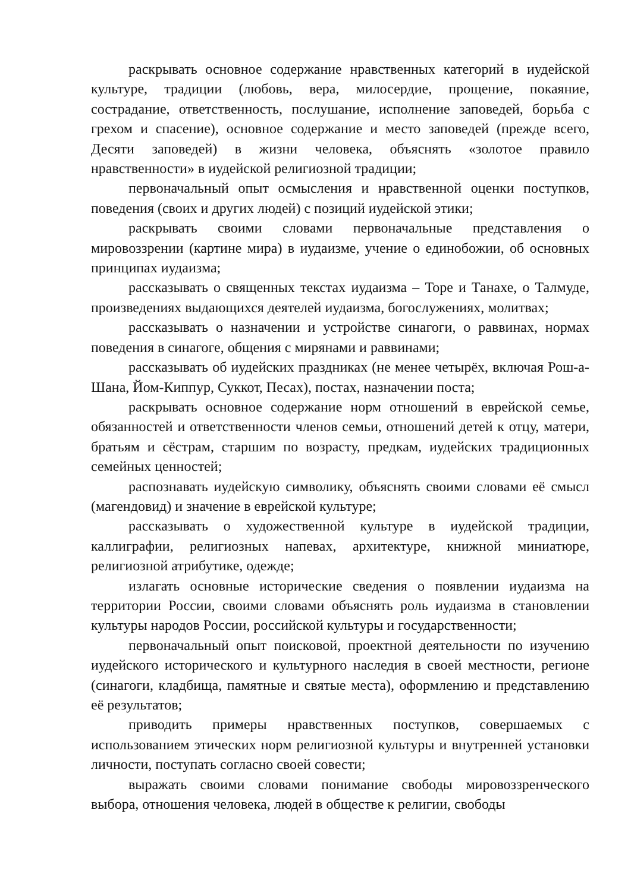раскрывать основное содержание нравственных категорий в иудейской культуре, традиции (любовь, вера, милосердие, прощение, покаяние, сострадание, ответственность, послушание, исполнение заповедей, борьба с грехом и спасение), основное содержание и место заповедей (прежде всего, Десяти заповедей) в жизни человека, объяснять «золотое правило нравственности» в иудейской религиозной традиции;
первоначальный опыт осмысления и нравственной оценки поступков, поведения (своих и других людей) с позиций иудейской этики;
раскрывать своими словами первоначальные представления о мировоззрении (картине мира) в иудаизме, учение о единобожии, об основных принципах иудаизма;
рассказывать о священных текстах иудаизма – Торе и Танахе, о Талмуде, произведениях выдающихся деятелей иудаизма, богослужениях, молитвах;
рассказывать о назначении и устройстве синагоги, о раввинах, нормах поведения в синагоге, общения с мирянами и раввинами;
рассказывать об иудейских праздниках (не менее четырёх, включая Рош-а-Шана, Йом-Киппур, Суккот, Песах), постах, назначении поста;
раскрывать основное содержание норм отношений в еврейской семье, обязанностей и ответственности членов семьи, отношений детей к отцу, матери, братьям и сёстрам, старшим по возрасту, предкам, иудейских традиционных семейных ценностей;
распознавать иудейскую символику, объяснять своими словами её смысл (магендовид) и значение в еврейской культуре;
рассказывать о художественной культуре в иудейской традиции, каллиграфии, религиозных напевах, архитектуре, книжной миниатюре, религиозной атрибутике, одежде;
излагать основные исторические сведения о появлении иудаизма на территории России, своими словами объяснять роль иудаизма в становлении культуры народов России, российской культуры и государственности;
первоначальный опыт поисковой, проектной деятельности по изучению иудейского исторического и культурного наследия в своей местности, регионе (синагоги, кладбища, памятные и святые места), оформлению и представлению её результатов;
приводить примеры нравственных поступков, совершаемых с использованием этических норм религиозной культуры и внутренней установки личности, поступать согласно своей совести;
выражать своими словами понимание свободы мировоззренческого выбора, отношения человека, людей в обществе к религии, свободы